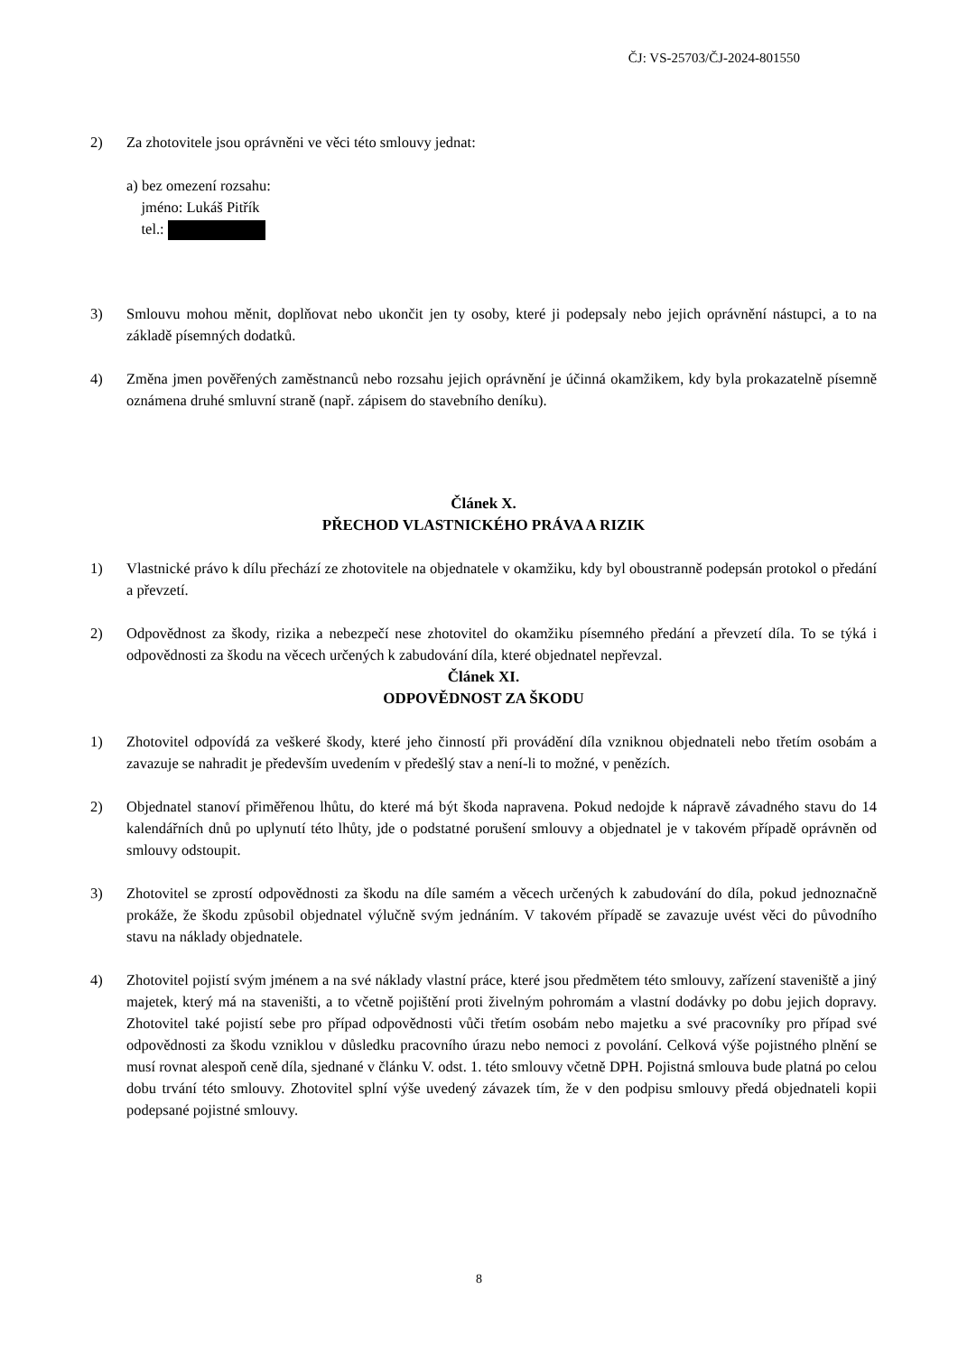ČJ: VS-25703/ČJ-2024-801550
2) Za zhotovitele jsou oprávněni ve věci této smlouvy jednat:
a) bez omezení rozsahu:
jméno: Lukáš Pitřík
tel.:
3) Smlouvu mohou měnit, doplňovat nebo ukončit jen ty osoby, které ji podepsaly nebo jejich oprávnění nástupci, a to na základě písemných dodatků.
4) Změna jmen pověřených zaměstnanců nebo rozsahu jejich oprávnění je účinná okamžikem, kdy byla prokazatelně písemně oznámena druhé smluvní straně (např. zápisem do stavebního deníku).
Článek X.
PŘECHOD VLASTNICKÉHO PRÁVA A RIZIK
1) Vlastnické právo k dílu přechází ze zhotovitele na objednatele v okamžiku, kdy byl oboustranně podepsán protokol o předání a převzetí.
2) Odpovědnost za škody, rizika a nebezpečí nese zhotovitel do okamžiku písemného předání a převzetí díla. To se týká i odpovědnosti za škodu na věcech určených k zabudování díla, které objednatel nepřevzal.
Článek XI.
ODPOVĚDNOST ZA ŠKODU
1) Zhotovitel odpovídá za veškeré škody, které jeho činností při provádění díla vzniknou objednateli nebo třetím osobám a zavazuje se nahradit je především uvedením v předešlý stav a není-li to možné, v penězích.
2) Objednatel stanoví přiměřenou lhůtu, do které má být škoda napravena. Pokud nedojde k nápravě závadného stavu do 14 kalendářních dnů po uplynutí této lhůty, jde o podstatné porušení smlouvy a objednatel je v takovém případě oprávněn od smlouvy odstoupit.
3) Zhotovitel se zprostí odpovědnosti za škodu na díle samém a věcech určených k zabudování do díla, pokud jednoznačně prokáže, že škodu způsobil objednatel výlučně svým jednáním. V takovém případě se zavazuje uvést věci do původního stavu na náklady objednatele.
4) Zhotovitel pojistí svým jménem a na své náklady vlastní práce, které jsou předmětem této smlouvy, zařízení staveniště a jiný majetek, který má na staveništi, a to včetně pojištění proti živelným pohromám a vlastní dodávky po dobu jejich dopravy. Zhotovitel také pojistí sebe pro případ odpovědnosti vůči třetím osobám nebo majetku a své pracovníky pro případ své odpovědnosti za škodu vzniklou v důsledku pracovního úrazu nebo nemoci z povolání. Celková výše pojistného plnění se musí rovnat alespoň ceně díla, sjednané v článku V. odst. 1. této smlouvy včetně DPH. Pojistná smlouva bude platná po celou dobu trvání této smlouvy. Zhotovitel splní výše uvedený závazek tím, že v den podpisu smlouvy předá objednateli kopii podepsané pojistné smlouvy.
8